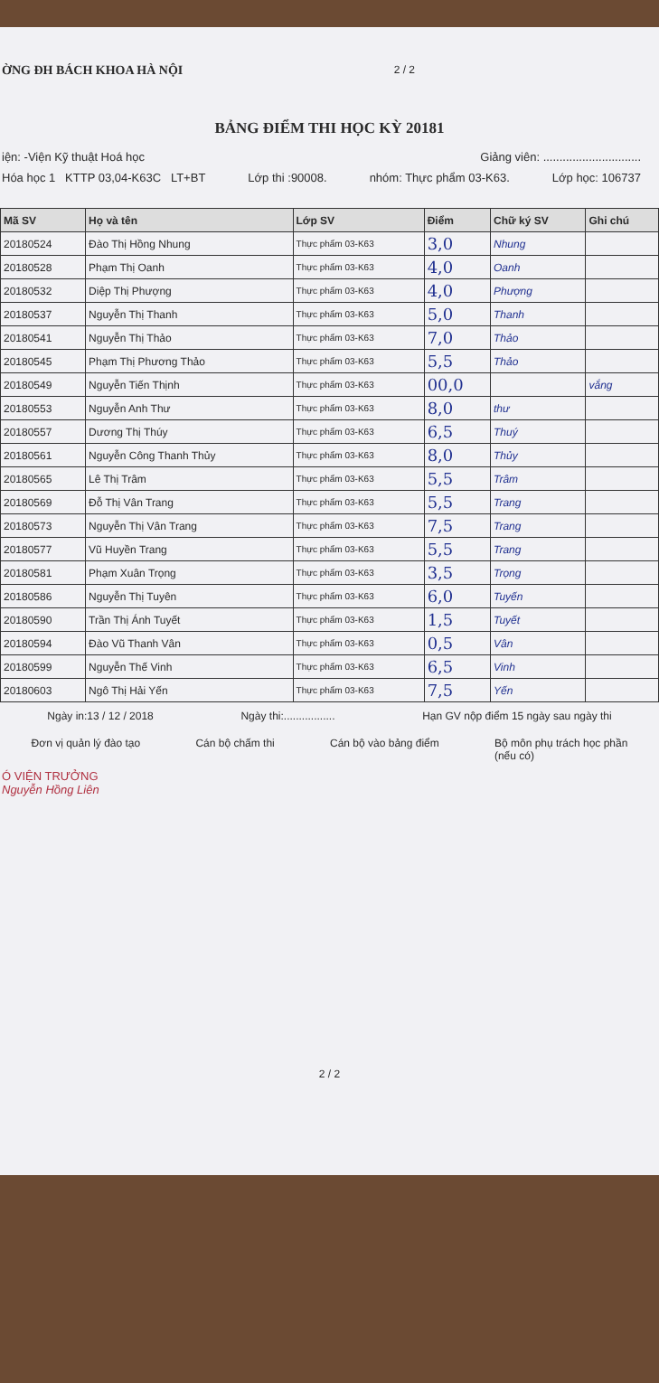ỜNG ĐH BÁCH KHOA HÀ NỘI 2 / 2
BẢNG ĐIỂM THI HỌC KỲ 20181
iện: -Viện Kỹ thuật Hoá học Giảng viên: ..............................
Hóa học 1 KTTP 03,04-K63C LT+BT Lớp thi :90008. nhóm: Thực phẩm 03-K63. Lớp học: 106737
| Mã SV | Họ và tên | Lớp SV | Điểm | Chữ ký SV | Ghi chú |
| --- | --- | --- | --- | --- | --- |
| 20180524 | Đào Thị Hồng Nhung | Thực phẩm 03-K63 | 3,0 | Nhung | |
| 20180528 | Phạm Thị Oanh | Thực phẩm 03-K63 | 4,0 | Oanh | |
| 20180532 | Diệp Thị Phượng | Thực phẩm 03-K63 | 4,0 | Phượng | |
| 20180537 | Nguyễn Thị Thanh | Thực phẩm 03-K63 | 5,0 | Thanh | |
| 20180541 | Nguyễn Thị Thảo | Thực phẩm 03-K63 | 7,0 | Thảo | |
| 20180545 | Phạm Thị Phương Thảo | Thực phẩm 03-K63 | 5,5 | Thảo | |
| 20180549 | Nguyễn Tiến Thịnh | Thực phẩm 03-K63 | 00,0 | | vắng |
| 20180553 | Nguyễn Anh Thư | Thực phẩm 03-K63 | 8,0 | thư | |
| 20180557 | Dương Thị Thúy | Thực phẩm 03-K63 | 6,5 | Thuý | |
| 20180561 | Nguyễn Công Thanh Thủy | Thực phẩm 03-K63 | 8,0 | Thủy | |
| 20180565 | Lê Thị Trâm | Thực phẩm 03-K63 | 5,5 | Trâm | |
| 20180569 | Đỗ Thị Vân Trang | Thực phẩm 03-K63 | 5,5 | Trang | |
| 20180573 | Nguyễn Thị Vân Trang | Thực phẩm 03-K63 | 7,5 | Trang | |
| 20180577 | Vũ Huyền Trang | Thực phẩm 03-K63 | 5,5 | Trang | |
| 20180581 | Phạm Xuân Trọng | Thực phẩm 03-K63 | 3,5 | Trọng | |
| 20180586 | Nguyễn Thị Tuyên | Thực phẩm 03-K63 | 6,0 | Tuyến | |
| 20180590 | Trần Thị Ánh Tuyết | Thực phẩm 03-K63 | 1,5 | Tuyết | |
| 20180594 | Đào Vũ Thanh Vân | Thực phẩm 03-K63 | 0,5 | Vân | |
| 20180599 | Nguyễn Thế Vinh | Thực phẩm 03-K63 | 6,5 | Vinh | |
| 20180603 | Ngô Thị Hải Yến | Thực phẩm 03-K63 | 7,5 | Yến | |
Ngày in:13 / 12 / 2018 Ngày thi:................. Hạn GV nộp điểm 15 ngày sau ngày thi
Đơn vị quản lý đào tạo Cán bộ chấm thi Cán bộ vào bảng điểm Bộ môn phụ trách học phần
(nếu có)
Ó VIỆN TRƯỞNG
Nguyễn Hồng Liên
2 / 2